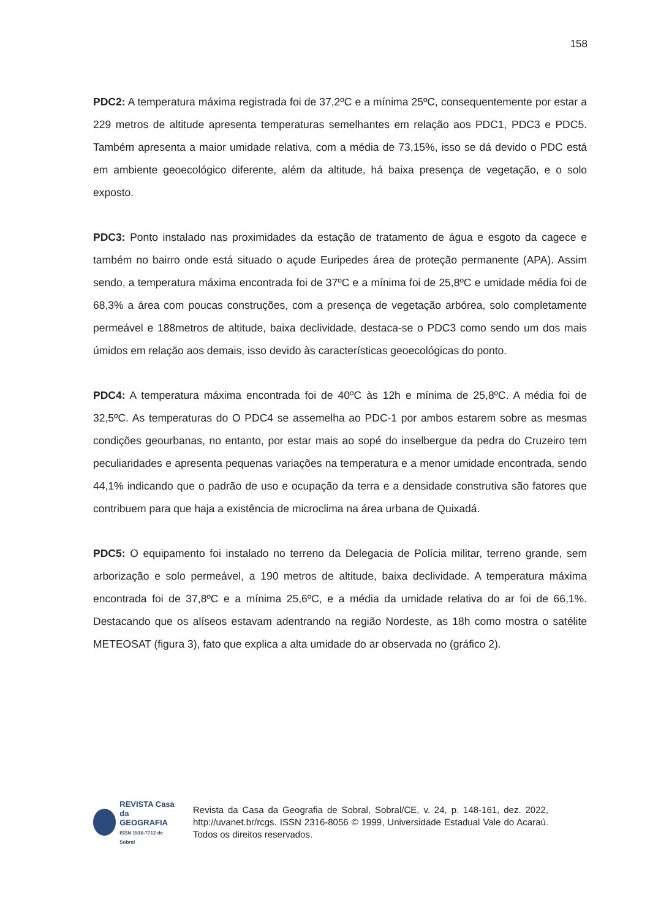158
PDC2: A temperatura máxima registrada foi de 37,2ºC e a mínima 25ºC, consequentemente por estar a 229 metros de altitude apresenta temperaturas semelhantes em relação aos PDC1, PDC3 e PDC5. Também apresenta a maior umidade relativa, com a média de 73,15%, isso se dá devido o PDC está em ambiente geoecológico diferente, além da altitude, há baixa presença de vegetação, e o solo exposto.
PDC3: Ponto instalado nas proximidades da estação de tratamento de água e esgoto da cagece e também no bairro onde está situado o açude Euripedes área de proteção permanente (APA). Assim sendo, a temperatura máxima encontrada foi de 37ºC e a mínima foi de 25,8ºC e umidade média foi de 68,3% a área com poucas construções, com a presença de vegetação arbórea, solo completamente permeável e 188metros de altitude, baixa declividade, destaca-se o PDC3 como sendo um dos mais úmidos em relação aos demais, isso devido às características geoecológicas do ponto.
PDC4: A temperatura máxima encontrada foi de 40ºC às 12h e mínima de 25,8ºC. A média foi de 32,5ºC. As temperaturas do O PDC4 se assemelha ao PDC-1 por ambos estarem sobre as mesmas condições geourbanas, no entanto, por estar mais ao sopé do inselbergue da pedra do Cruzeiro tem peculiaridades e apresenta pequenas variações na temperatura e a menor umidade encontrada, sendo 44,1% indicando que o padrão de uso e ocupação da terra e a densidade construtiva são fatores que contribuem para que haja a existência de microclima na área urbana de Quixadá.
PDC5: O equipamento foi instalado no terreno da Delegacia de Polícia militar, terreno grande, sem arborização e solo permeável, a 190 metros de altitude, baixa declividade. A temperatura máxima encontrada foi de 37,8ºC e a mínima 25,6ºC, e a média da umidade relativa do ar foi de 66,1%. Destacando que os alíseos estavam adentrando na região Nordeste, as 18h como mostra o satélite METEOSAT (figura 3), fato que explica a alta umidade do ar observada no (gráfico 2).
REVISTA Casa da
GEOGRAFIA
ISSN 1516-7712 de Sobral
Revista da Casa da Geografia de Sobral, Sobral/CE, v. 24, p. 148-161, dez. 2022, http://uvanet.br/rcgs. ISSN 2316-8056 © 1999, Universidade Estadual Vale do Acaraú. Todos os direitos reservados.